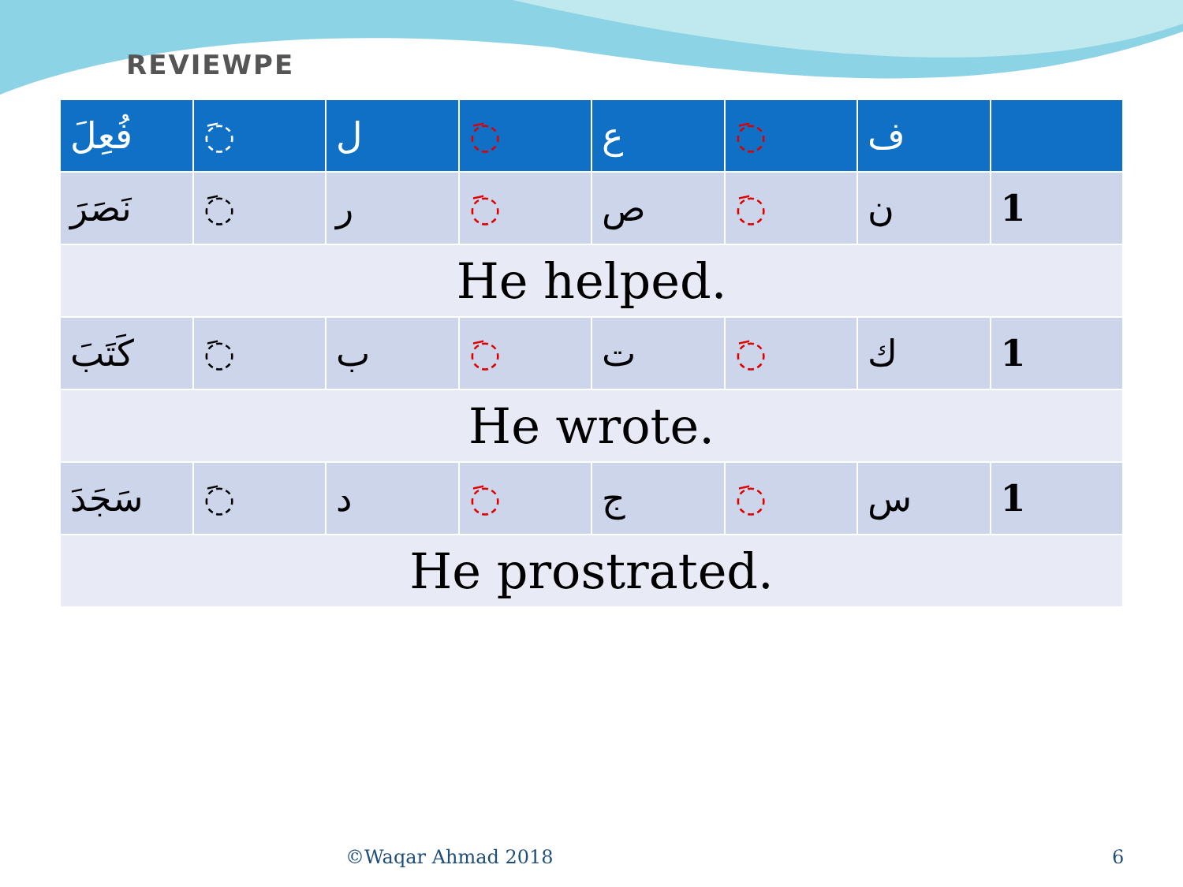REVIEWPE
| فُعِلَ | ◌َ | ل | ◌َ | ع | ◌َ | ف | |
| --- | --- | --- | --- | --- | --- | --- | --- |
| نَصَرَ | ◌َ | ر | ◌َ | ص | ◌َ | ن | 1 |
| He helped. | | | | | | | |
| كَتَبَ | ◌َ | ب | ◌َ | ت | ◌َ | ك | 1 |
| He wrote. | | | | | | | |
| سَجَدَ | ◌َ | د | ◌َ | ج | ◌َ | س | 1 |
| He prostrated. | | | | | | | |
©Waqar Ahmad 2018 6